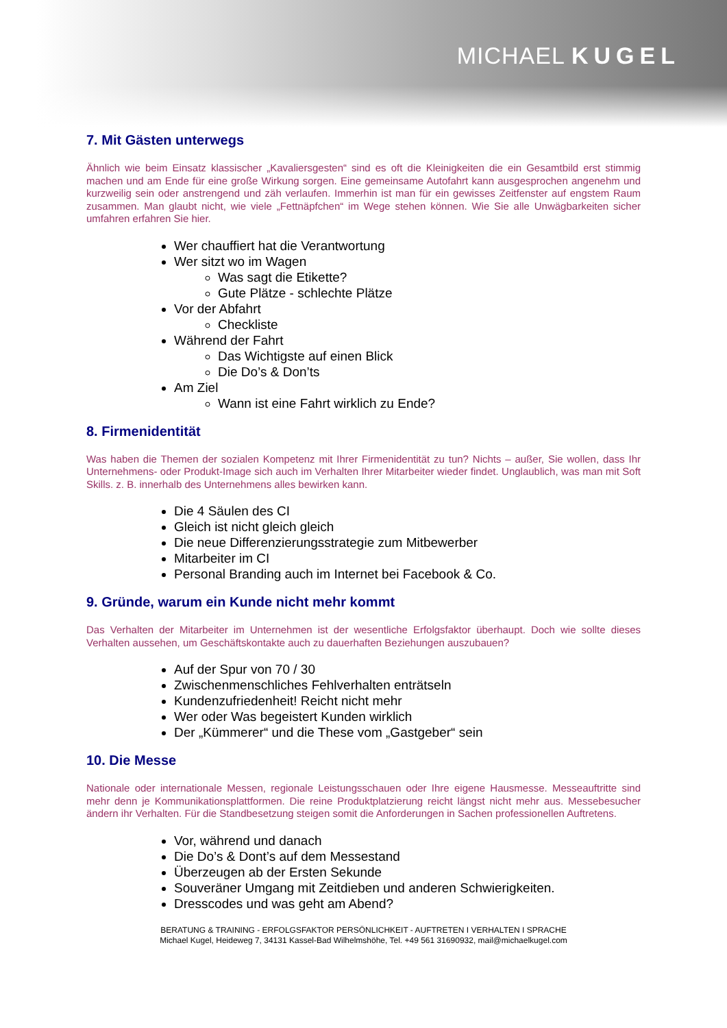MICHAEL KUGEL
7. Mit Gästen unterwegs
Ähnlich wie beim Einsatz klassischer „Kavaliersgesten“ sind es oft die Kleinigkeiten die ein Gesamtbild erst stimmig machen und am Ende für eine große Wirkung sorgen. Eine gemeinsame Autofahrt kann ausgesprochen angenehm und kurzweilig sein oder anstrengend und zäh verlaufen. Immerhin ist man für ein gewisses Zeitfenster auf engstem Raum zusammen. Man glaubt nicht, wie viele „Fettnäpfchen“ im Wege stehen können. Wie Sie alle Unwägbarkeiten sicher umfahren erfahren Sie hier.
Wer chauffiert hat die Verantwortung
Wer sitzt wo im Wagen
Was sagt die Etikette?
Gute Plätze - schlechte Plätze
Vor der Abfahrt
Checkliste
Während der Fahrt
Das Wichtigste auf einen Blick
Die Do’s & Don’ts
Am Ziel
Wann ist eine Fahrt wirklich zu Ende?
8. Firmenidentität
Was haben die Themen der sozialen Kompetenz mit Ihrer Firmenidentität zu tun? Nichts – außer, Sie wollen, dass Ihr Unternehmens- oder Produkt-Image sich auch im Verhalten Ihrer Mitarbeiter wieder findet. Unglaublich, was man mit Soft Skills. z. B. innerhalb des Unternehmens alles bewirken kann.
Die 4 Säulen des CI
Gleich ist nicht gleich gleich
Die neue Differenzierungsstrategie zum Mitbewerber
Mitarbeiter im CI
Personal Branding auch im Internet bei Facebook & Co.
9. Gründe, warum ein Kunde nicht mehr kommt
Das Verhalten der Mitarbeiter im Unternehmen ist der wesentliche Erfolgsfaktor überhaupt. Doch wie sollte dieses Verhalten aussehen, um Geschäftskontakte auch zu dauerhaften Beziehungen auszubauen?
Auf der Spur von 70 / 30
Zwischenmenschliches Fehlverhalten enträtseln
Kundenzufriedenheit! Reicht nicht mehr
Wer oder Was begeistert Kunden wirklich
Der „Kümmerer“ und die These vom „Gastgeber“ sein
10. Die Messe
Nationale oder internationale Messen, regionale Leistungsschauen oder Ihre eigene Hausmesse. Messeauftritte sind mehr denn je Kommunikationsplattformen. Die reine Produktplatzierung reicht längst nicht mehr aus. Messebesucher ändern ihr Verhalten. Für die Standbesetzung steigen somit die Anforderungen in Sachen professionellen Auftretens.
Vor, während und danach
Die Do’s & Dont’s auf dem Messestand
Überzeugen ab der Ersten Sekunde
Souveräner Umgang mit Zeitdieben und anderen Schwierigkeiten.
Dresscodes und was geht am Abend?
BERATUNG & TRAINING - ERFOLGSFAKTOR PERSÖNLICHKEIT - AUFTRETEN I VERHALTEN I SPRACHE
Michael Kugel, Heideweg 7, 34131 Kassel-Bad Wilhelmshöhe, Tel. +49 561 31690932, mail@michaelkugel.com